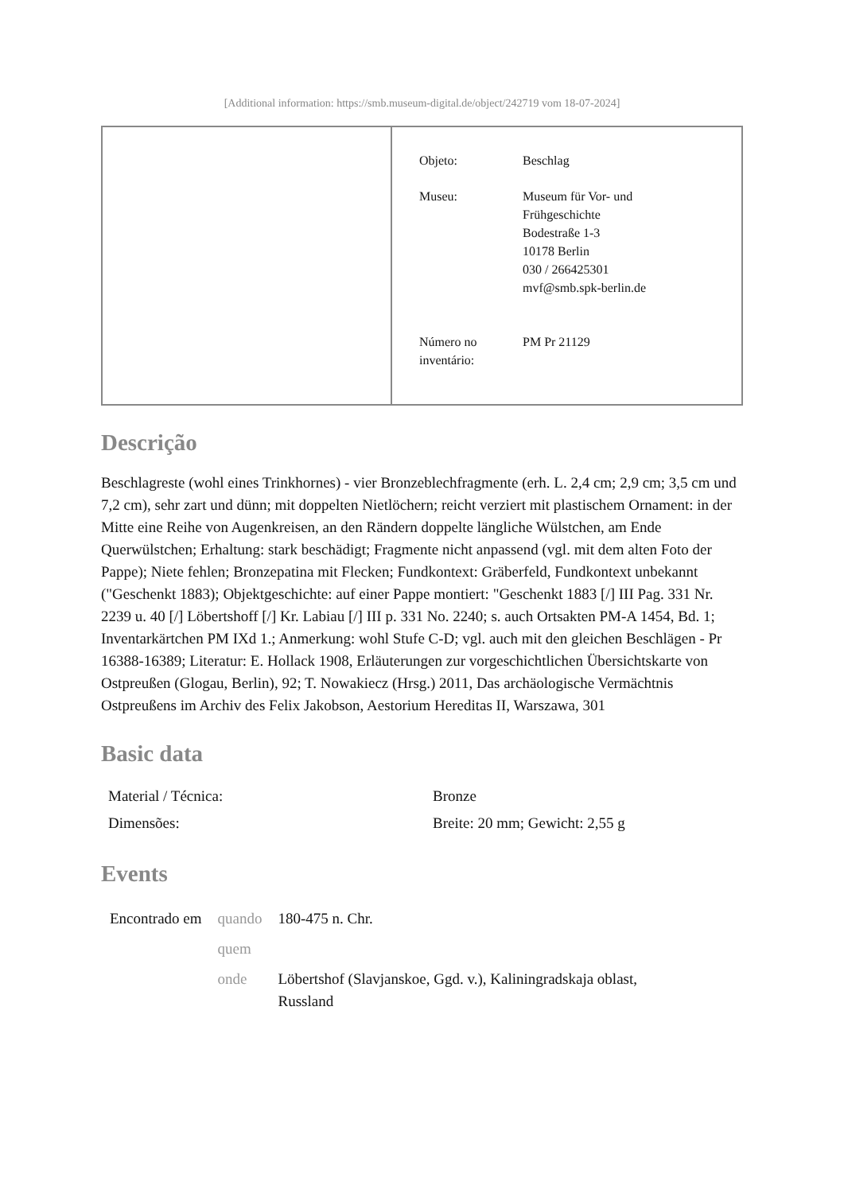[Additional information: https://smb.museum-digital.de/object/242719 vom 18-07-2024]
| Objeto: | Beschlag |
| Museu: | Museum für Vor- und Frühgeschichte Bodestraße 1-3 10178 Berlin 030 / 266425301 mvf@smb.spk-berlin.de |
| Número no inventário: | PM Pr 21129 |
Descrição
Beschlagreste (wohl eines Trinkhornes) - vier Bronzeblechfragmente (erh. L. 2,4 cm; 2,9 cm; 3,5 cm und 7,2 cm), sehr zart und dünn; mit doppelten Nietlöchern; reicht verziert mit plastischem Ornament: in der Mitte eine Reihe von Augenkreisen, an den Rändern doppelte längliche Wülstchen, am Ende Querwülstchen; Erhaltung: stark beschädigt; Fragmente nicht anpassend (vgl. mit dem alten Foto der Pappe); Niete fehlen; Bronzepatina mit Flecken; Fundkontext: Gräberfeld, Fundkontext unbekannt ("Geschenkt 1883); Objektgeschichte: auf einer Pappe montiert: "Geschenkt 1883 [/] III Pag. 331 Nr. 2239 u. 40 [/] Löbertshoff [/] Kr. Labiau [/] III p. 331 No. 2240; s. auch Ortsakten PM-A 1454, Bd. 1; Inventarkärtchen PM IXd 1.; Anmerkung: wohl Stufe C-D; vgl. auch mit den gleichen Beschlägen - Pr 16388-16389; Literatur: E. Hollack 1908, Erläuterungen zur vorgeschichtlichen Übersichtskarte von Ostpreußen (Glogau, Berlin), 92; T. Nowakiecz (Hrsg.) 2011, Das archäologische Vermächtnis Ostpreußens im Archiv des Felix Jakobson, Aestorium Hereditas II, Warszawa, 301
Basic data
| Material / Técnica: | Bronze |
| Dimensões: | Breite: 20 mm; Gewicht: 2,55 g |
Events
| Encontrado em | quando | 180-475 n. Chr. |
| | quem | |
| | onde | Löbertshof (Slavjanskoe, Ggd. v.), Kaliningradskaja oblast, Russland |